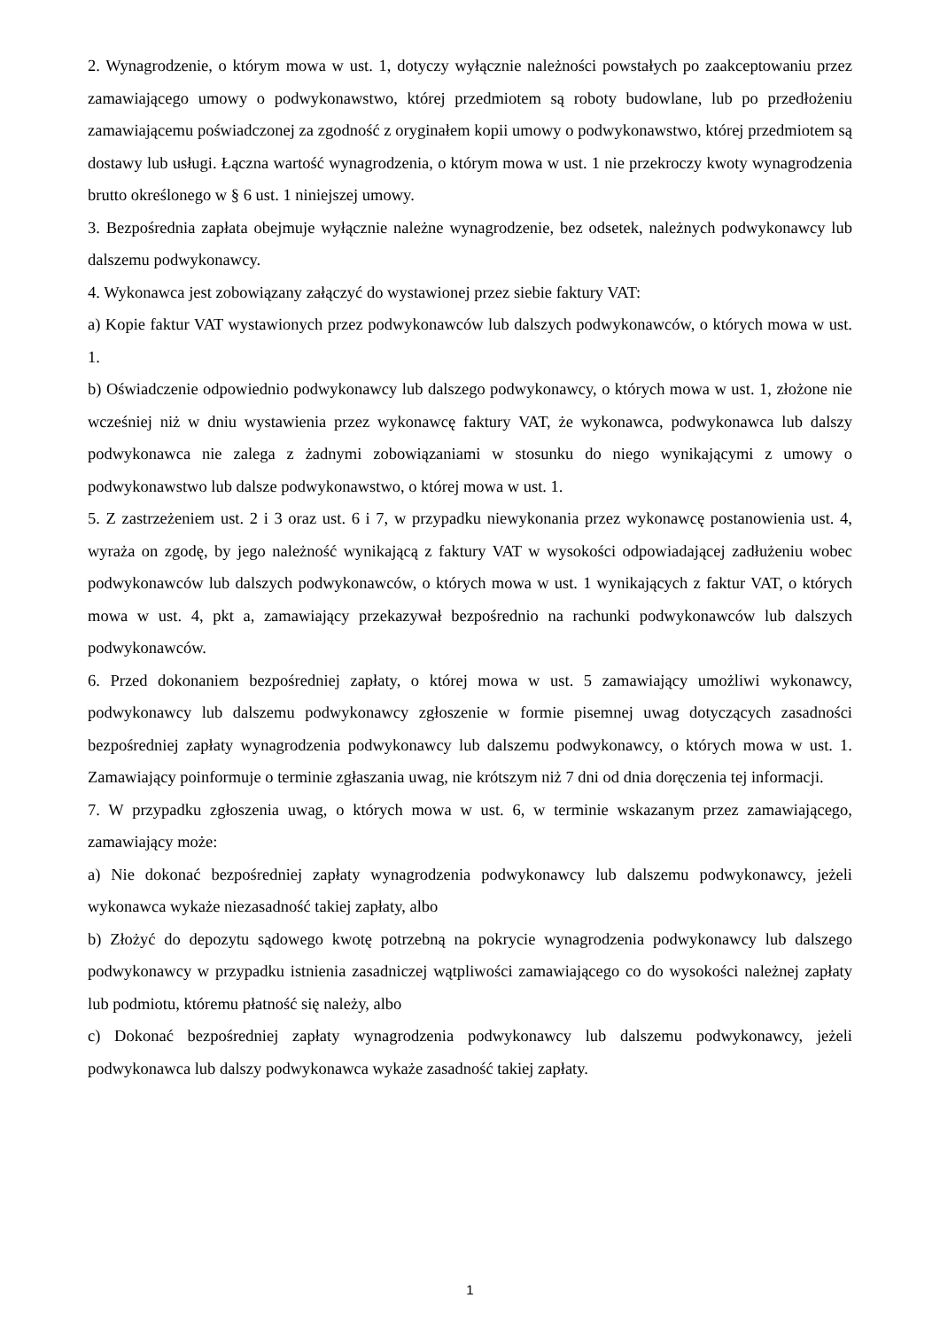2. Wynagrodzenie, o którym mowa w ust. 1, dotyczy wyłącznie należności powstałych po zaakceptowaniu przez zamawiającego umowy o podwykonawstwo, której przedmiotem są roboty budowlane, lub po przedłożeniu zamawiającemu poświadczonej za zgodność z oryginałem kopii umowy o podwykonawstwo, której przedmiotem są dostawy lub usługi. Łączna wartość wynagrodzenia, o którym mowa w ust. 1 nie przekroczy kwoty wynagrodzenia brutto określonego w § 6 ust. 1 niniejszej umowy.
3. Bezpośrednia zapłata obejmuje wyłącznie należne wynagrodzenie, bez odsetek, należnych podwykonawcy lub dalszemu podwykonawcy.
4. Wykonawca jest zobowiązany załączyć do wystawionej przez siebie faktury VAT:
a) Kopie faktur VAT wystawionych przez podwykonawców lub dalszych podwykonawców, o których mowa w ust. 1.
b) Oświadczenie odpowiednio podwykonawcy lub dalszego podwykonawcy, o których mowa w ust. 1, złożone nie wcześniej niż w dniu wystawienia przez wykonawcę faktury VAT, że wykonawca, podwykonawca lub dalszy podwykonawca nie zalega z żadnymi zobowiązaniami w stosunku do niego wynikającymi z umowy o podwykonawstwo lub dalsze podwykonawstwo, o której mowa w ust. 1.
5. Z zastrzeżeniem ust. 2 i 3 oraz ust. 6 i 7, w przypadku niewykonania przez wykonawcę postanowienia ust. 4, wyraża on zgodę, by jego należność wynikającą z faktury VAT w wysokości odpowiadającej zadłużeniu wobec podwykonawców lub dalszych podwykonawców, o których mowa w ust. 1 wynikających z faktur VAT, o których mowa w ust. 4, pkt a, zamawiający przekazywał bezpośrednio na rachunki podwykonawców lub dalszych podwykonawców.
6. Przed dokonaniem bezpośredniej zapłaty, o której mowa w ust. 5 zamawiający umożliwi wykonawcy, podwykonawcy lub dalszemu podwykonawcy zgłoszenie w formie pisemnej uwag dotyczących zasadności bezpośredniej zapłaty wynagrodzenia podwykonawcy lub dalszemu podwykonawcy, o których mowa w ust. 1. Zamawiający poinformuje o terminie zgłaszania uwag, nie krótszym niż 7 dni od dnia doręczenia tej informacji.
7. W przypadku zgłoszenia uwag, o których mowa w ust. 6, w terminie wskazanym przez zamawiającego, zamawiający może:
a) Nie dokonać bezpośredniej zapłaty wynagrodzenia podwykonawcy lub dalszemu podwykonawcy, jeżeli wykonawca wykaże niezasadność takiej zapłaty, albo
b) Złożyć do depozytu sądowego kwotę potrzebną na pokrycie wynagrodzenia podwykonawcy lub dalszego podwykonawcy w przypadku istnienia zasadniczej wątpliwości zamawiającego co do wysokości należnej zapłaty lub podmiotu, któremu płatność się należy, albo
c) Dokonać bezpośredniej zapłaty wynagrodzenia podwykonawcy lub dalszemu podwykonawcy, jeżeli podwykonawca lub dalszy podwykonawca wykaże zasadność takiej zapłaty.
1